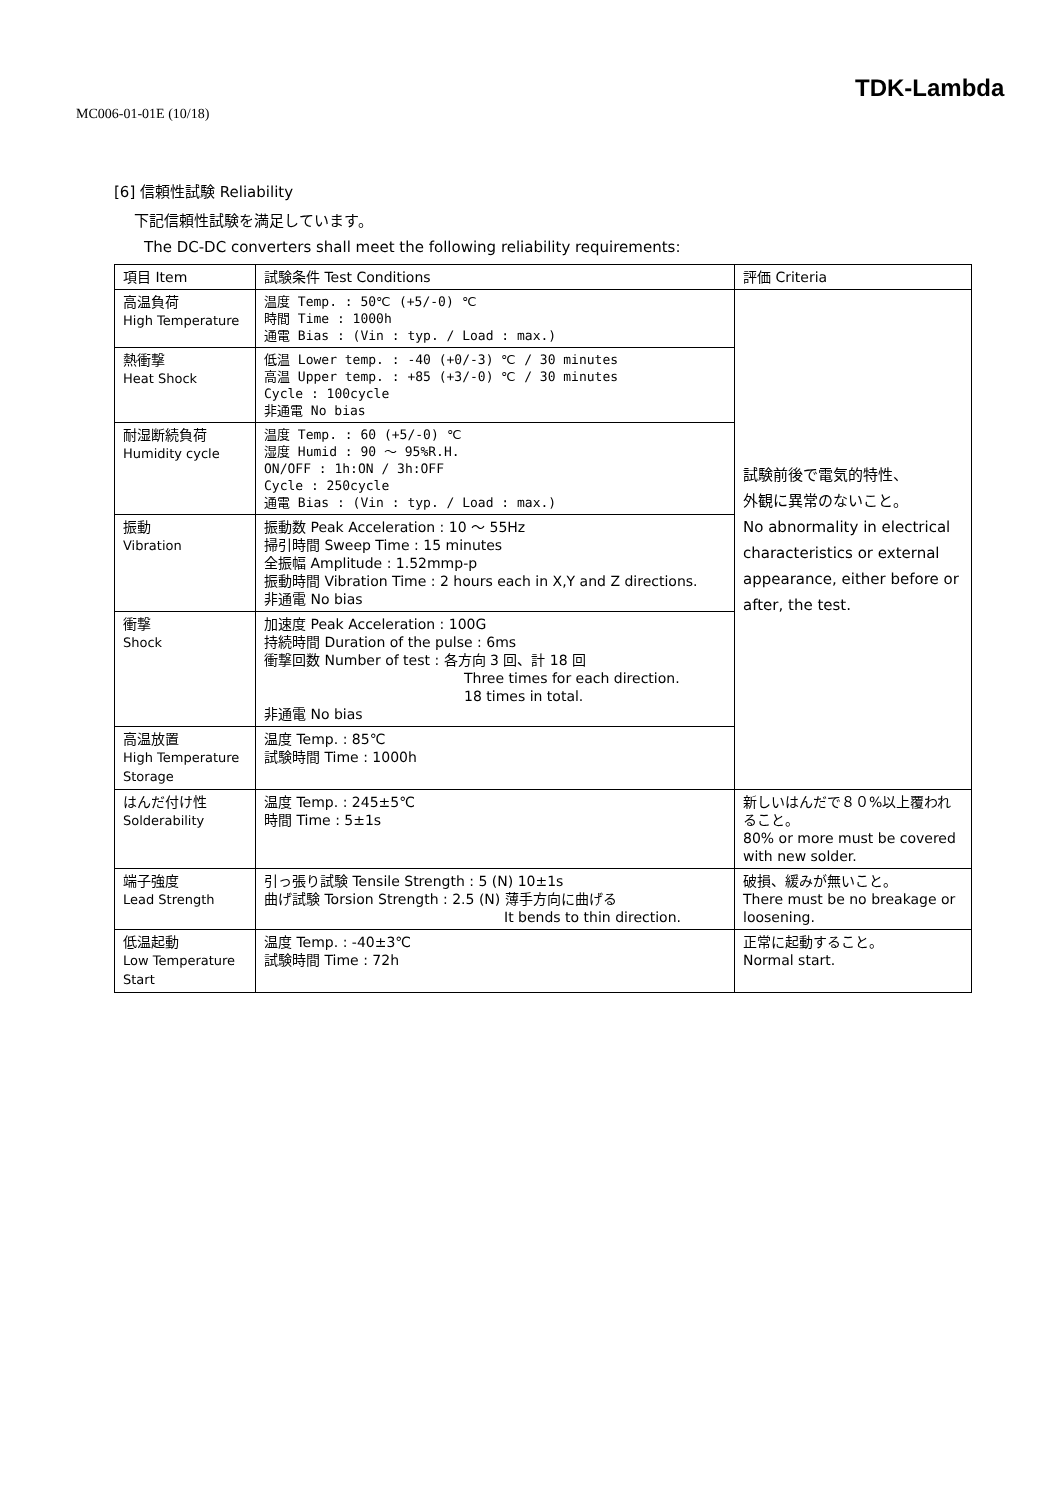TDK-Lambda
MC006-01-01E (10/18)
[6] 信頼性試験 Reliability
下記信頼性試験を満足しています。
The DC-DC converters shall meet the following reliability requirements:
| 項目 Item | 試験条件 Test Conditions | 評価 Criteria |
| 高温負荷 High Temperature | 温度 Temp. : 50℃ (+5/-0) ℃ 時間 Time : 1000h 通電 Bias : (Vin : typ. / Load : max.) | 試験前後で電気的特性、 外観に異常のないこと。 No abnormality in electrical characteristics or external appearance, either before or after, the test. |
| 熱衝撃 Heat Shock | 低温 Lower temp. : -40 (+0/-3) ℃ / 30 minutes 高温 Upper temp. : +85 (+3/-0) ℃ / 30 minutes Cycle : 100cycle 非通電 No bias | |
| 耐湿断続負荷 Humidity cycle | 温度 Temp. : 60 (+5/-0) ℃ 湿度 Humid : 90 ～ 95%R.H. ON/OFF : 1h:ON / 3h:OFF Cycle : 250cycle 通電 Bias : (Vin : typ. / Load : max.) | |
| 振動 Vibration | 振動数 Peak Acceleration : 10 ～ 55Hz 掃引時間 Sweep Time : 15 minutes 全振幅 Amplitude : 1.52mmp-p 振動時間 Vibration Time : 2 hours each in X,Y and Z directions. 非通電 No bias | |
| 衝撃 Shock | 加速度 Peak Acceleration : 100G 持続時間 Duration of the pulse : 6ms 衝撃回数 Number of test : 各方向 3 回、計 18 回 Three times for each direction. 18 times in total. 非通電 No bias | |
| 高温放置 High Temperature Storage | 温度 Temp. : 85℃ 試験時間 Time : 1000h | |
| はんだ付け性 Solderability | 温度 Temp. : 245±5℃ 時間 Time : 5±1s | 新しいはんだで８０%以上覆われること。 80% or more must be covered with new solder. |
| 端子強度 Lead Strength | 引っ張り試験 Tensile Strength : 5 (N) 10±1s 曲げ試験 Torsion Strength : 2.5 (N) 薄手方向に曲げる It bends to thin direction. | 破損、緩みが無いこと。 There must be no breakage or loosening. |
| 低温起動 Low Temperature Start | 温度 Temp. : -40±3℃ 試験時間 Time : 72h | 正常に起動すること。 Normal start. |